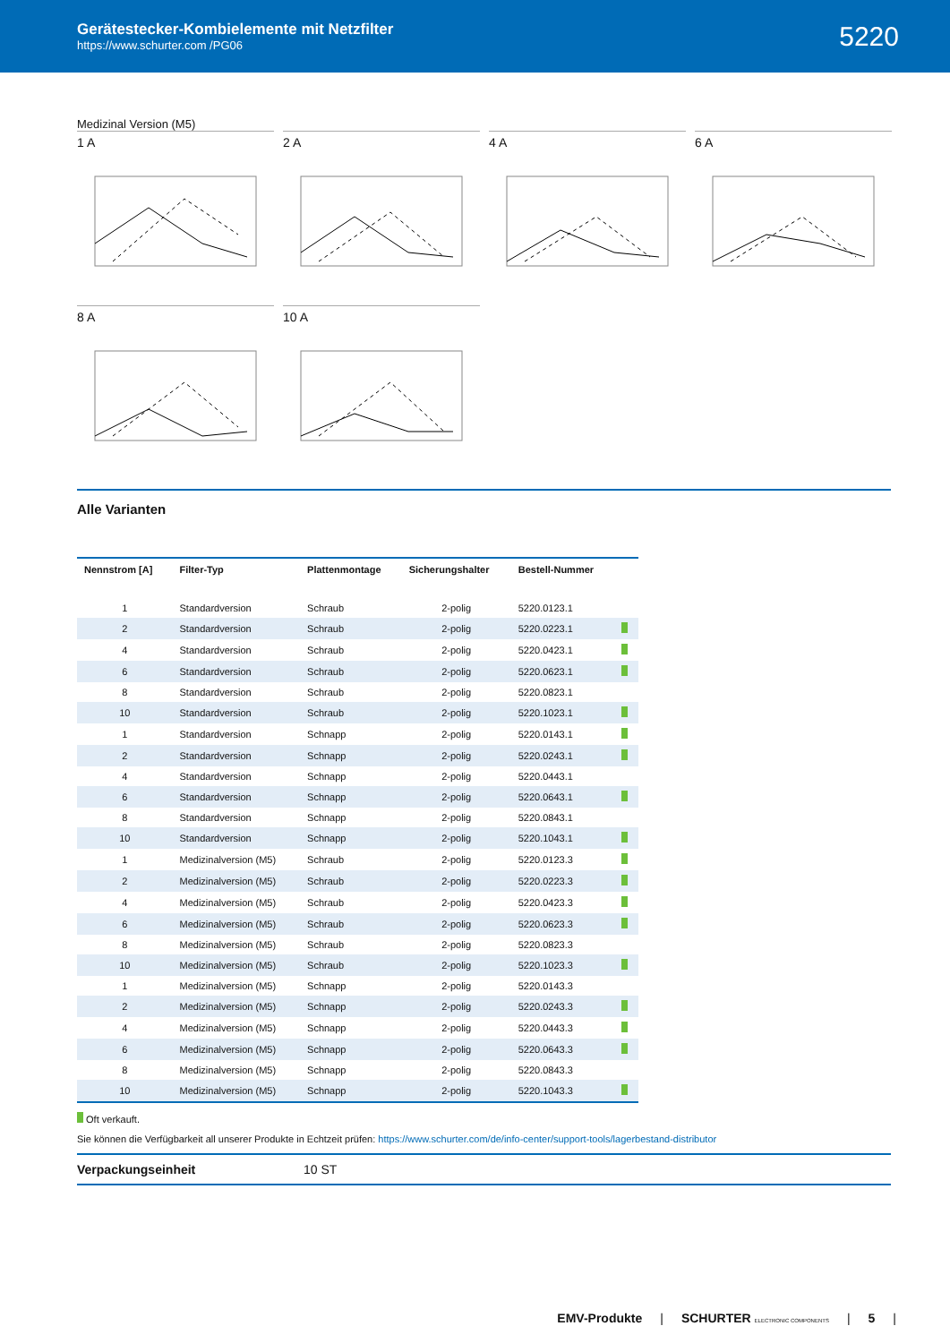Gerätestecker-Kombielemente mit Netzfilter
https://www.schurter.com /PG06
5220
Medizinal Version (M5)
1 A
2 A
4 A
6 A
8 A
10 A
Alle Varianten
| Nennstrom [A] | Filter-Typ | Plattenmontage | Sicherungshalter | Bestell-Nummer | |
| --- | --- | --- | --- | --- | --- |
| 1 | Standardversion | Schraub | 2-polig | 5220.0123.1 | |
| 2 | Standardversion | Schraub | 2-polig | 5220.0223.1 | |
| 4 | Standardversion | Schraub | 2-polig | 5220.0423.1 | |
| 6 | Standardversion | Schraub | 2-polig | 5220.0623.1 | |
| 8 | Standardversion | Schraub | 2-polig | 5220.0823.1 | |
| 10 | Standardversion | Schraub | 2-polig | 5220.1023.1 | |
| 1 | Standardversion | Schnapp | 2-polig | 5220.0143.1 | |
| 2 | Standardversion | Schnapp | 2-polig | 5220.0243.1 | |
| 4 | Standardversion | Schnapp | 2-polig | 5220.0443.1 | |
| 6 | Standardversion | Schnapp | 2-polig | 5220.0643.1 | |
| 8 | Standardversion | Schnapp | 2-polig | 5220.0843.1 | |
| 10 | Standardversion | Schnapp | 2-polig | 5220.1043.1 | |
| 1 | Medizinalversion (M5) | Schraub | 2-polig | 5220.0123.3 | |
| 2 | Medizinalversion (M5) | Schraub | 2-polig | 5220.0223.3 | |
| 4 | Medizinalversion (M5) | Schraub | 2-polig | 5220.0423.3 | |
| 6 | Medizinalversion (M5) | Schraub | 2-polig | 5220.0623.3 | |
| 8 | Medizinalversion (M5) | Schraub | 2-polig | 5220.0823.3 | |
| 10 | Medizinalversion (M5) | Schraub | 2-polig | 5220.1023.3 | |
| 1 | Medizinalversion (M5) | Schnapp | 2-polig | 5220.0143.3 | |
| 2 | Medizinalversion (M5) | Schnapp | 2-polig | 5220.0243.3 | |
| 4 | Medizinalversion (M5) | Schnapp | 2-polig | 5220.0443.3 | |
| 6 | Medizinalversion (M5) | Schnapp | 2-polig | 5220.0643.3 | |
| 8 | Medizinalversion (M5) | Schnapp | 2-polig | 5220.0843.3 | |
| 10 | Medizinalversion (M5) | Schnapp | 2-polig | 5220.1043.3 | |
Oft verkauft.
Sie können die Verfügbarkeit all unserer Produkte in Echtzeit prüfen: https://www.schurter.com/de/info-center/support-tools/lagerbestand-distributor
Verpackungseinheit 10 ST
EMV-Produkte | SCHURTER ELECTRONIC COMPONENTS | 5 |